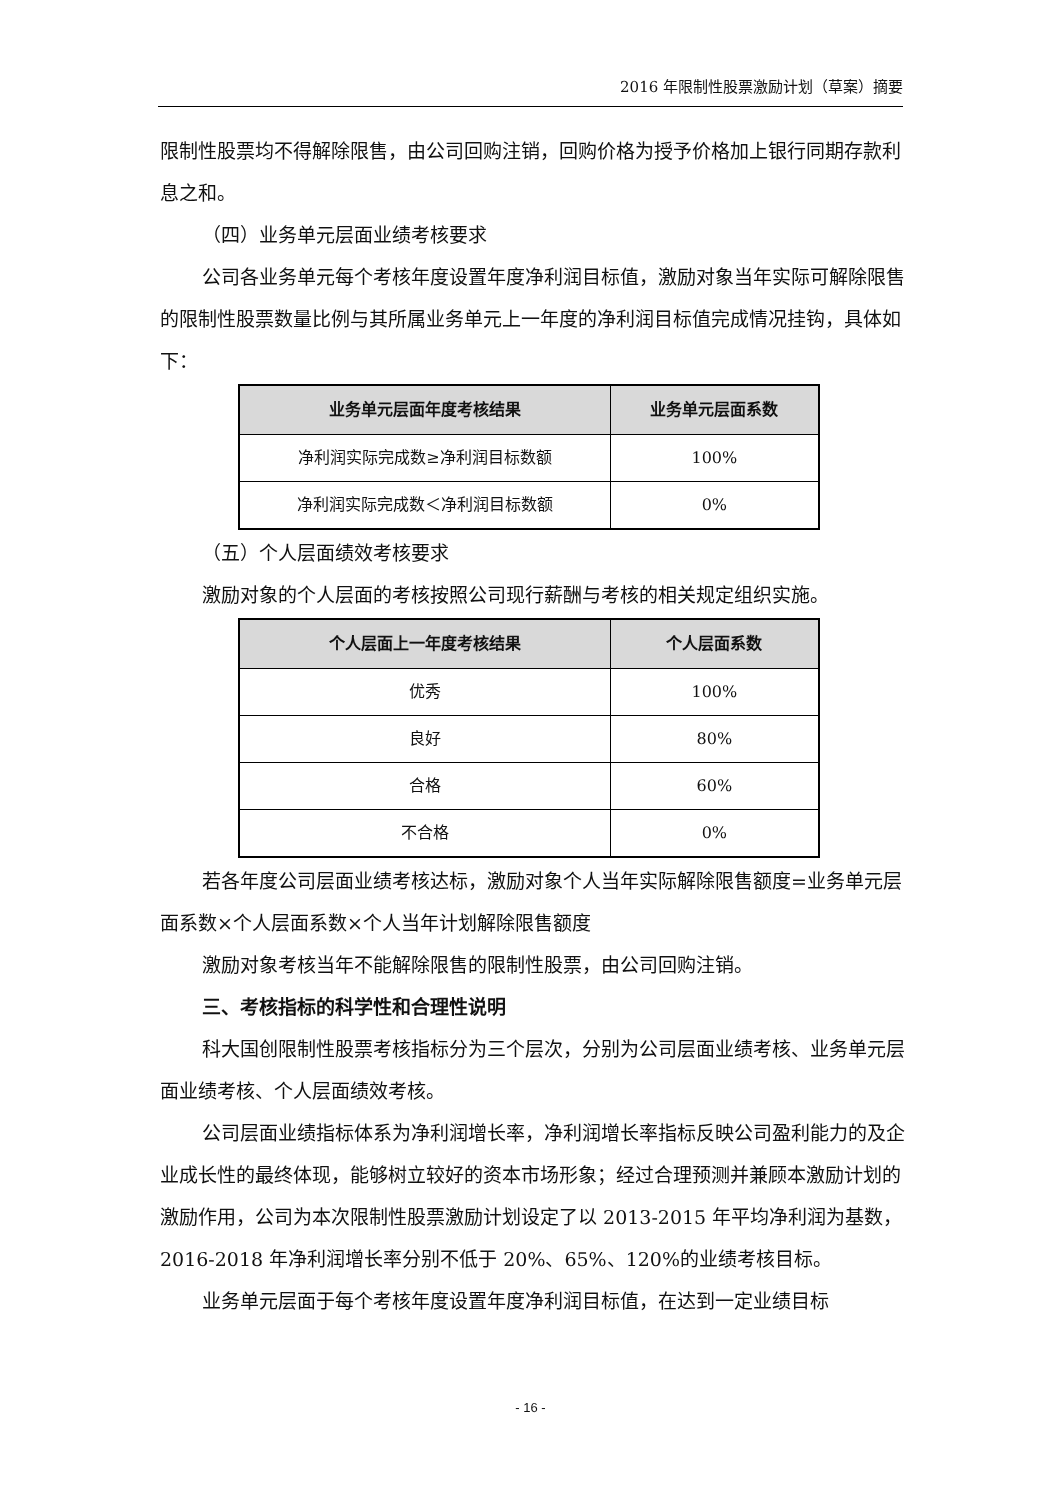2016 年限制性股票激励计划（草案）摘要
限制性股票均不得解除限售，由公司回购注销，回购价格为授予价格加上银行同期存款利息之和。
（四）业务单元层面业绩考核要求
公司各业务单元每个考核年度设置年度净利润目标值，激励对象当年实际可解除限售的限制性股票数量比例与其所属业务单元上一年度的净利润目标值完成情况挂钩，具体如下：
| 业务单元层面年度考核结果 | 业务单元层面系数 |
| --- | --- |
| 净利润实际完成数≥净利润目标数额 | 100% |
| 净利润实际完成数＜净利润目标数额 | 0% |
（五）个人层面绩效考核要求
激励对象的个人层面的考核按照公司现行薪酬与考核的相关规定组织实施。
| 个人层面上一年度考核结果 | 个人层面系数 |
| --- | --- |
| 优秀 | 100% |
| 良好 | 80% |
| 合格 | 60% |
| 不合格 | 0% |
若各年度公司层面业绩考核达标，激励对象个人当年实际解除限售额度=业务单元层面系数×个人层面系数×个人当年计划解除限售额度
激励对象考核当年不能解除限售的限制性股票，由公司回购注销。
三、考核指标的科学性和合理性说明
科大国创限制性股票考核指标分为三个层次，分别为公司层面业绩考核、业务单元层面业绩考核、个人层面绩效考核。
公司层面业绩指标体系为净利润增长率，净利润增长率指标反映公司盈利能力的及企业成长性的最终体现，能够树立较好的资本市场形象；经过合理预测并兼顾本激励计划的激励作用，公司为本次限制性股票激励计划设定了以 2013-2015 年平均净利润为基数，2016-2018 年净利润增长率分别不低于 20%、65%、120%的业绩考核目标。
业务单元层面于每个考核年度设置年度净利润目标值，在达到一定业绩目标
- 16 -